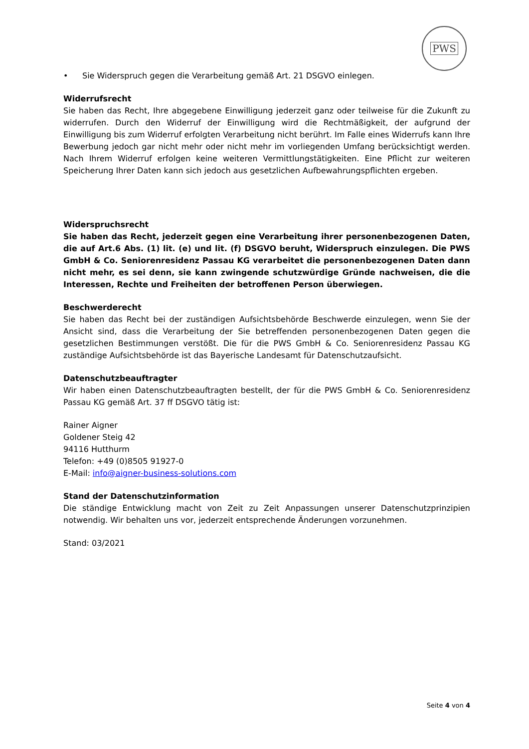PWS
• Sie Widerspruch gegen die Verarbeitung gemäß Art. 21 DSGVO einlegen.
Widerrufsrecht
Sie haben das Recht, Ihre abgegebene Einwilligung jederzeit ganz oder teilweise für die Zukunft zu widerrufen. Durch den Widerruf der Einwilligung wird die Rechtmäßigkeit, der aufgrund der Einwilligung bis zum Widerruf erfolgten Verarbeitung nicht berührt. Im Falle eines Widerrufs kann Ihre Bewerbung jedoch gar nicht mehr oder nicht mehr im vorliegenden Umfang berücksichtigt werden. Nach Ihrem Widerruf erfolgen keine weiteren Vermittlungstätigkeiten. Eine Pflicht zur weiteren Speicherung Ihrer Daten kann sich jedoch aus gesetzlichen Aufbewahrungspflichten ergeben.
Widerspruchsrecht
Sie haben das Recht, jederzeit gegen eine Verarbeitung ihrer personenbezogenen Daten, die auf Art.6 Abs. (1) lit. (e) und lit. (f) DSGVO beruht, Widerspruch einzulegen. Die PWS GmbH & Co. Seniorenresidenz Passau KG verarbeitet die personenbezogenen Daten dann nicht mehr, es sei denn, sie kann zwingende schutzwürdige Gründe nachweisen, die die Interessen, Rechte und Freiheiten der betroffenen Person überwiegen.
Beschwerderecht
Sie haben das Recht bei der zuständigen Aufsichtsbehörde Beschwerde einzulegen, wenn Sie der Ansicht sind, dass die Verarbeitung der Sie betreffenden personenbezogenen Daten gegen die gesetzlichen Bestimmungen verstößt. Die für die PWS GmbH & Co. Seniorenresidenz Passau KG zuständige Aufsichtsbehörde ist das Bayerische Landesamt für Datenschutzaufsicht.
Datenschutzbeauftragter
Wir haben einen Datenschutzbeauftragten bestellt, der für die PWS GmbH & Co. Seniorenresidenz Passau KG gemäß Art. 37 ff DSGVO tätig ist:
Rainer Aigner
Goldener Steig 42
94116 Hutthurm
Telefon: +49 (0)8505 91927-0
E-Mail: info@aigner-business-solutions.com
Stand der Datenschutzinformation
Die ständige Entwicklung macht von Zeit zu Zeit Anpassungen unserer Datenschutzprinzipien notwendig. Wir behalten uns vor, jederzeit entsprechende Änderungen vorzunehmen.
Stand: 03/2021
Seite 4 von 4